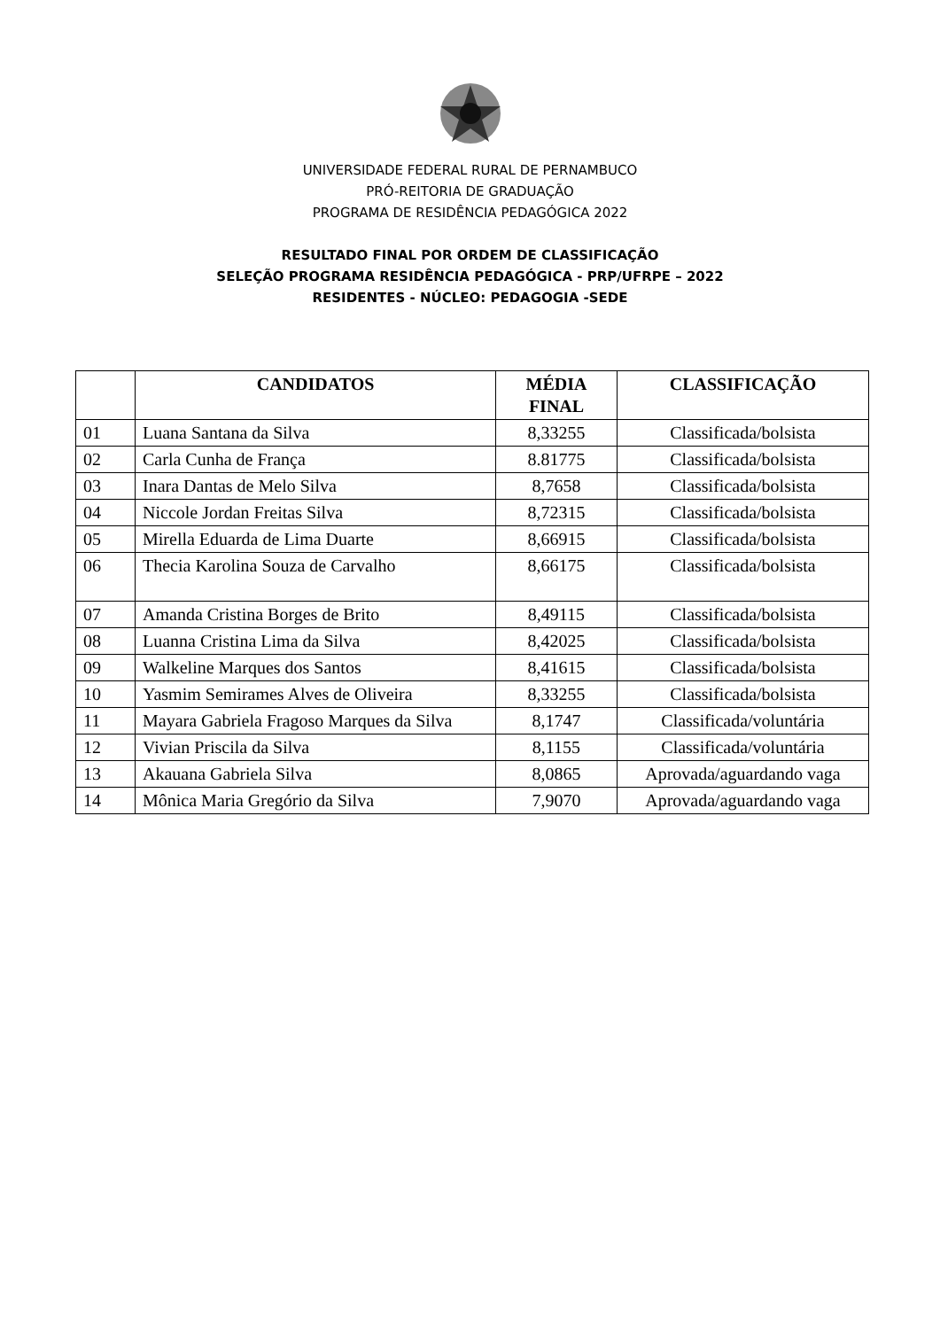UNIVERSIDADE FEDERAL RURAL DE PERNAMBUCO
PRÓ-REITORIA DE GRADUAÇÃO
PROGRAMA DE RESIDÊNCIA PEDAGÓGICA 2022
RESULTADO FINAL POR ORDEM DE CLASSIFICAÇÃO
SELEÇÃO PROGRAMA RESIDÊNCIA PEDAGÓGICA - PRP/UFRPE – 2022
RESIDENTES - NÚCLEO: PEDAGOGIA -SEDE
| | CANDIDATOS | MÉDIA FINAL | CLASSIFICAÇÃO |
| --- | --- | --- | --- |
| 01 | Luana Santana da Silva | 8,33255 | Classificada/bolsista |
| 02 | Carla Cunha de França | 8.81775 | Classificada/bolsista |
| 03 | Inara Dantas de Melo Silva | 8,7658 | Classificada/bolsista |
| 04 | Niccole Jordan Freitas Silva | 8,72315 | Classificada/bolsista |
| 05 | Mirella Eduarda de Lima Duarte | 8,66915 | Classificada/bolsista |
| 06 | Thecia Karolina Souza de Carvalho | 8,66175 | Classificada/bolsista |
| 07 | Amanda Cristina Borges de Brito | 8,49115 | Classificada/bolsista |
| 08 | Luanna Cristina Lima da Silva | 8,42025 | Classificada/bolsista |
| 09 | Walkeline Marques dos Santos | 8,41615 | Classificada/bolsista |
| 10 | Yasmim Semirames Alves de Oliveira | 8,33255 | Classificada/bolsista |
| 11 | Mayara Gabriela Fragoso Marques da Silva | 8,1747 | Classificada/voluntária |
| 12 | Vivian Priscila da Silva | 8,1155 | Classificada/voluntária |
| 13 | Akauana Gabriela Silva | 8,0865 | Aprovada/aguardando vaga |
| 14 | Mônica Maria Gregório da Silva | 7,9070 | Aprovada/aguardando vaga |